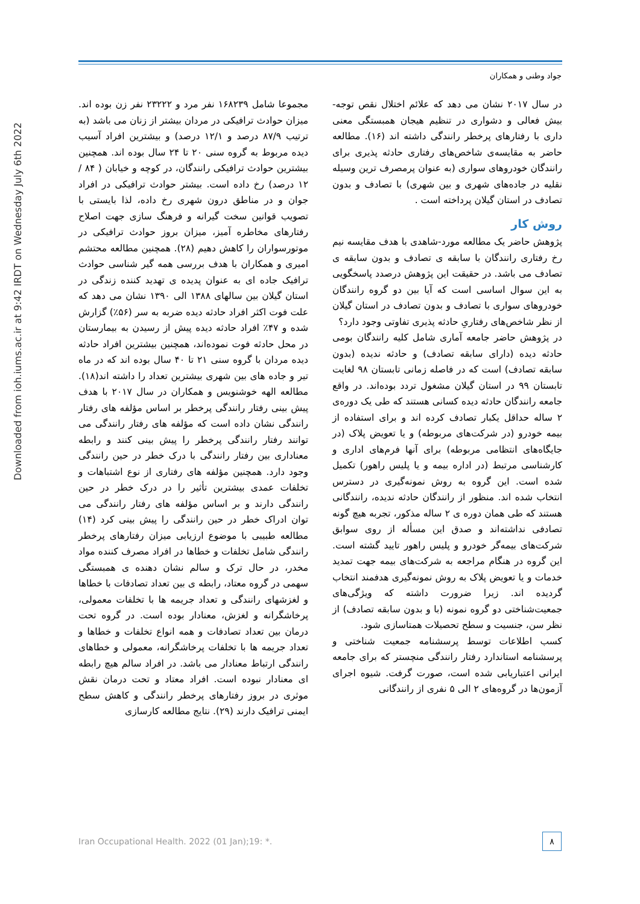جواد وطنی و همکاران
Downloaded from ioh.iums.ac.ir at 9:42 IRDT on Wednesday July 6th 2022
مجموعا شامل ۱۶۸۲۳۹ نفر مرد و ۲۳۲۲۲ نفر زن بوده اند. میزان حوادث ترافیکی در مردان بیشتر از زنان می باشد (به ترتیب ۸۷/۹ درصد و ۱۲/۱ درصد) و بیشترین افراد آسیب دیده مربوط به گروه سنی ۲۰ تا ۲۴ سال بوده اند. همچنین بیشترین حوادث ترافیکی رانندگان، در کوچه و خیابان ( ۸۴ / ۱۲ درصد) رخ داده است. بیشتر حوادث ترافیکی در افراد جوان و در مناطق درون شهری رخ داده، لذا بایستی با تصویب قوانین سخت گیرانه و فرهنگ سازی جهت اصلاح رفتارهای مخاطره آمیز، میزان بروز حوادث ترافیکی در موتورسواران را کاهش دهیم (۲۸). همچنین مطالعه محتشم امیری و همکاران با هدف بررسی همه گیر شناسی حوادث ترافیک جاده ای به عنوان پدیده ی تهدید کننده زندگی در استان گیلان بین سالهای ۱۳۸۸ الی ۱۳۹۰ نشان می دهد که علت فوت اکثر افراد حادثه دیده ضربه به سر (۵۶٪) گزارش شده و ۴۷٪ افراد حادثه دیده پیش از رسیدن به بیمارستان در محل حادثه فوت نموده‌اند، همچنین بیشترین افراد حادثه دیده مردان با گروه سنی ۲۱ تا ۴۰ سال بوده اند که در ماه تیر و جاده های بین شهری بیشترین تعداد را داشته اند(۱۸). مطالعه الهه خوشنویس و همکاران در سال ۲۰۱۷ با هدف پیش بینی رفتار رانندگی پرخطر بر اساس مؤلفه های رفتار رانندگی نشان داده است که مؤلفه های رفتار رانندگی می توانند رفتار رانندگی پرخطر را پیش بینی کنند و رابطه معناداری بین رفتار رانندگی با درک خطر در حین رانندگی وجود دارد. همچنین مؤلفه های رفتاری از نوع اشتباهات و تخلفات عمدی بیشترین تأثیر را در درک خطر در حین رانندگی دارند و بر اساس مؤلفه های رفتار رانندگی می توان ادراک خطر در حین رانندگی را پیش بینی کرد (۱۴) مطالعه طبیبی با موضوع ارزیابی میزان رفتارهای پرخطر رانندگی شامل تخلفات و خطاها در افراد مصرف کننده مواد مخدر، در حال ترک و سالم نشان دهنده ی همبستگی سهمی در گروه معتاد، رابطه ی بین تعداد تصادفات با خطاها و لغزشهای رانندگی و تعداد جریمه ها با تخلفات معمولی، پرخاشگرانه و لغزش، معنادار بوده است. در گروه تحت درمان بین تعداد تصادفات و همه انواع تخلفات و خطاها و تعداد جریمه ها با تخلفات پرخاشگرانه، معمولی و خطاهای رانندگی ارتباط معنادار می باشد. در افراد سالم هیچ رابطه ای معنادار نبوده است. افراد معتاد و تحت درمان نقش موثری در بروز رفتارهای پرخطر رانندگی و کاهش سطح ایمنی ترافیک دارند (۲۹). نتایج مطالعه کارسازی
در سال ۲۰۱۷ نشان می دهد که علائم اختلال نقص توجه-بیش فعالی و دشواری در تنظیم هیجان همبستگی معنی داری با رفتارهای پرخطر رانندگی داشته اند (۱۶). مطالعه حاضر به مقایسه‌ی شاخص‌های رفتاری حادثه پذیری برای رانندگان خودروهای سواری (به عنوان پرمصرف ترین وسیله نقلیه در جاده‌های شهری و بین شهری) با تصادف و بدون تصادف در استان گیلان پرداخته است .
روش کار
پژوهش حاضر یک مطالعه مورد-شاهدی با هدف مقایسه نیم رخ رفتاری رانندگان با سابقه ی تصادف و بدون سابقه ی تصادف می باشد. در حقیقت این پژوهش درصدد پاسخگویی به این سوال اساسی است که آیا بین دو گروه رانندگان خودروهای سواری با تصادف و بدون تصادف در استان گیلان از نظر شاخص‌های رفتاریِ حادثه پذیری تفاوتی وجود دارد؟
در پژوهش حاضر جامعه آماری شامل کلیه رانندگان بومی حادثه دیده (دارای سابقه تصادف) و حادثه ندیده (بدون سابقه تصادف) است که در فاصله زمانی تابستان ۹۸ لغایت تابستان ۹۹ در استان گیلان مشغول تردد بوده‌اند. در واقع جامعه رانندگان حادثه دیده کسانی هستند که طی یک دوره‌ی ۲ ساله حداقل یکبار تصادف کرده اند و برای استفاده از بیمه خودرو (در شرکت‌های مربوطه) و یا تعویض پلاک (در جایگاه‌های انتظامی مربوطه) برای آنها فرم‌های اداری و کارشناسی مرتبط (در اداره بیمه و یا پلیس راهور) تکمیل شده است. این گروه به روش نمونه‌گیری در دسترس انتخاب شده اند. منظور از رانندگان حادثه ندیده، رانندگانی هستند که طی همان دوره ی ۲ ساله مذکور، تجربه هیچ گونه تصادفی نداشته‌اند و صدق این مسأله از روی سوابق شرکت‌های بیمه‌گر خودرو و پلیس راهور تایید گشته است. این گروه در هنگام مراجعه به شرکت‌های بیمه جهت تمدید خدمات و یا تعویض پلاک به روش نمونه‌گیری هدفمند انتخاب گردیده اند. زیرا ضرورت داشته که ویژگی‌های جمعیت‌شناختی دو گروه نمونه (با و بدون سابقه تصادف) از نظر سن، جنسیت و سطح تحصیلات همتاسازی شود.
کسب اطلاعات توسط پرسشنامه جمعیت شناختی و پرسشنامه استاندارد رفتار رانندگی منچستر که برای جامعه ایرانی اعتباریابی شده است، صورت گرفت. شیوه اجرای آزمون‌ها در گروه‌های ۲ الی ۵ نفری از رانندگانی
Iran Occupational Health. 2022 (01 Jan);19: *.
۸